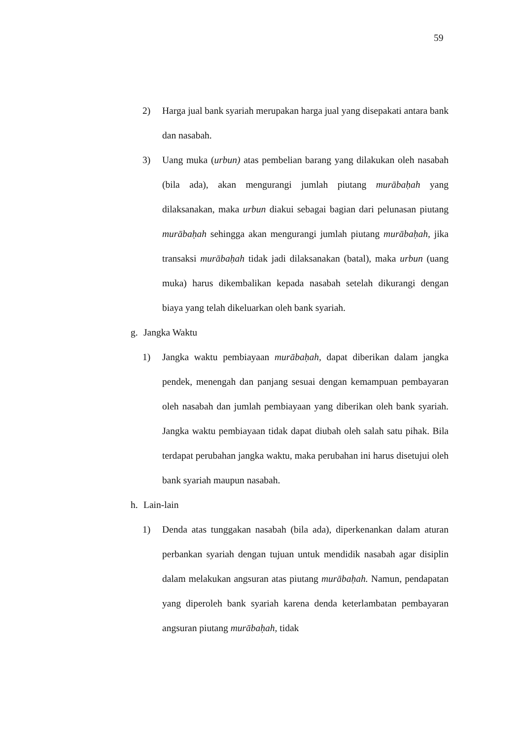59
2) Harga jual bank syariah merupakan harga jual yang disepakati antara bank dan nasabah.
3) Uang muka (urbun) atas pembelian barang yang dilakukan oleh nasabah (bila ada), akan mengurangi jumlah piutang murābaḥah yang dilaksanakan, maka urbun diakui sebagai bagian dari pelunasan piutang murābaḥah sehingga akan mengurangi jumlah piutang murābaḥah, jika transaksi murābaḥah tidak jadi dilaksanakan (batal), maka urbun (uang muka) harus dikembalikan kepada nasabah setelah dikurangi dengan biaya yang telah dikeluarkan oleh bank syariah.
g. Jangka Waktu
1) Jangka waktu pembiayaan murābaḥah, dapat diberikan dalam jangka pendek, menengah dan panjang sesuai dengan kemampuan pembayaran oleh nasabah dan jumlah pembiayaan yang diberikan oleh bank syariah. Jangka waktu pembiayaan tidak dapat diubah oleh salah satu pihak. Bila terdapat perubahan jangka waktu, maka perubahan ini harus disetujui oleh bank syariah maupun nasabah.
h. Lain-lain
1) Denda atas tunggakan nasabah (bila ada), diperkenankan dalam aturan perbankan syariah dengan tujuan untuk mendidik nasabah agar disiplin dalam melakukan angsuran atas piutang murābaḥah. Namun, pendapatan yang diperoleh bank syariah karena denda keterlambatan pembayaran angsuran piutang murābaḥah, tidak